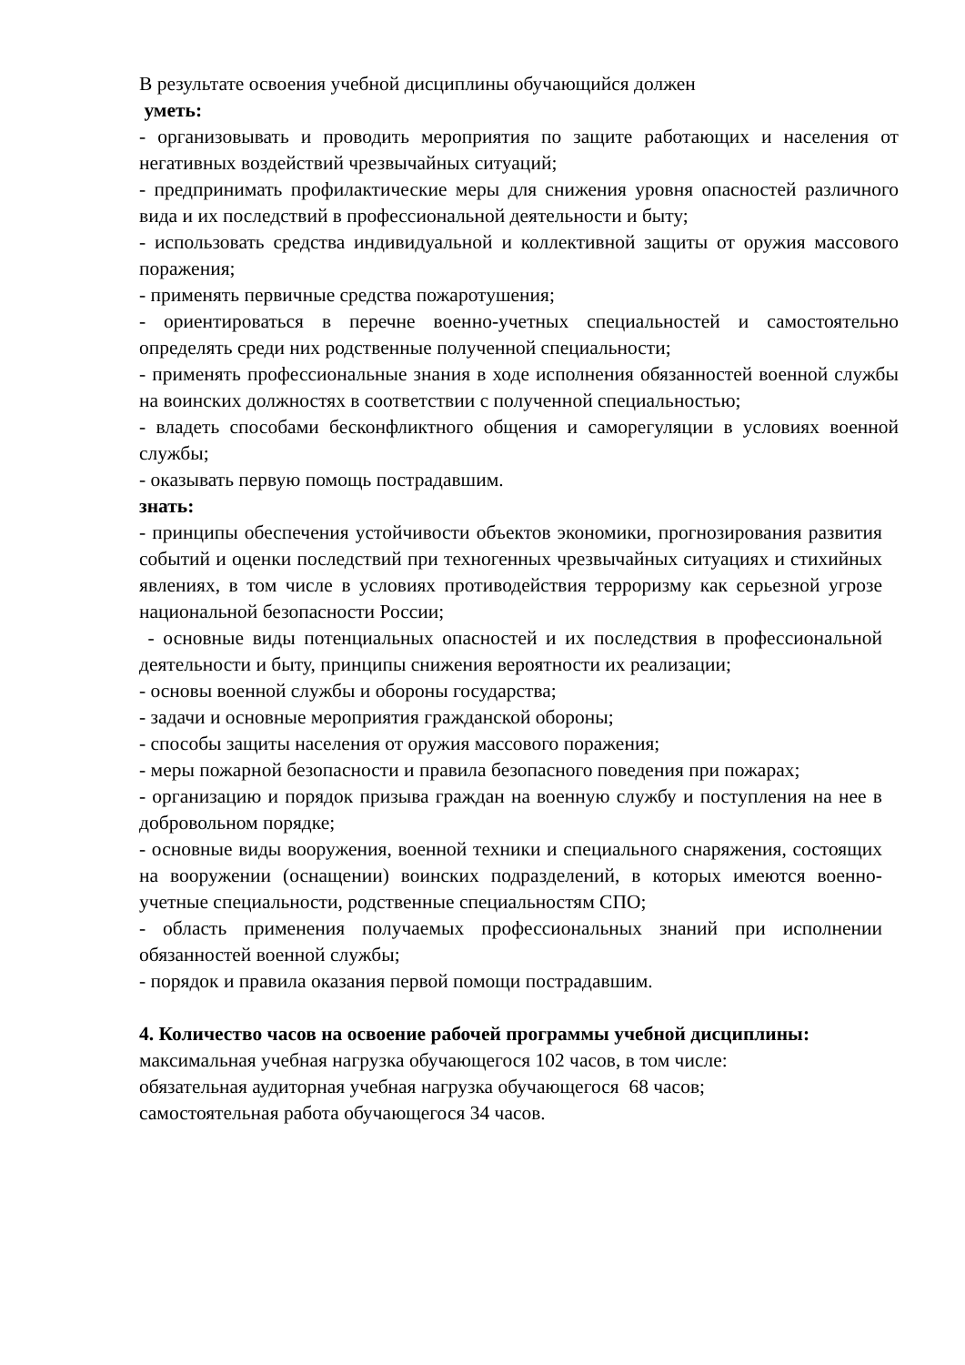В результате освоения учебной дисциплины обучающийся должен
уметь:
- организовывать и проводить мероприятия по защите работающих и населения от негативных воздействий чрезвычайных ситуаций;
- предпринимать профилактические меры для снижения уровня опасностей различного вида и их последствий в профессиональной деятельности и быту;
- использовать средства индивидуальной и коллективной защиты от оружия массового поражения;
- применять первичные средства пожаротушения;
- ориентироваться в перечне военно-учетных специальностей и самостоятельно определять среди них родственные полученной специальности;
- применять профессиональные знания в ходе исполнения обязанностей военной службы на воинских должностях в соответствии с полученной специальностью;
- владеть способами бесконфликтного общения и саморегуляции в условиях военной службы;
- оказывать первую помощь пострадавшим.
знать:
- принципы обеспечения устойчивости объектов экономики, прогнозирования развития событий и оценки последствий при техногенных чрезвычайных ситуациях и стихийных явлениях, в том числе в условиях противодействия терроризму как серьезной угрозе национальной безопасности России;
- основные виды потенциальных опасностей и их последствия в профессиональной деятельности и быту, принципы снижения вероятности их реализации;
- основы военной службы и обороны государства;
- задачи и основные мероприятия гражданской обороны;
- способы защиты населения от оружия массового поражения;
- меры пожарной безопасности и правила безопасного поведения при пожарах;
- организацию и порядок призыва граждан на военную службу и поступления на нее в добровольном порядке;
- основные виды вооружения, военной техники и специального снаряжения, состоящих на вооружении (оснащении) воинских подразделений, в которых имеются военно-учетные специальности, родственные специальностям СПО;
- область применения получаемых профессиональных знаний при исполнении обязанностей военной службы;
- порядок и правила оказания первой помощи пострадавшим.
4. Количество часов на освоение рабочей программы учебной дисциплины:
максимальная учебная нагрузка обучающегося 102 часов, в том числе:
обязательная аудиторная учебная нагрузка обучающегося 68 часов;
самостоятельная работа обучающегося 34 часов.